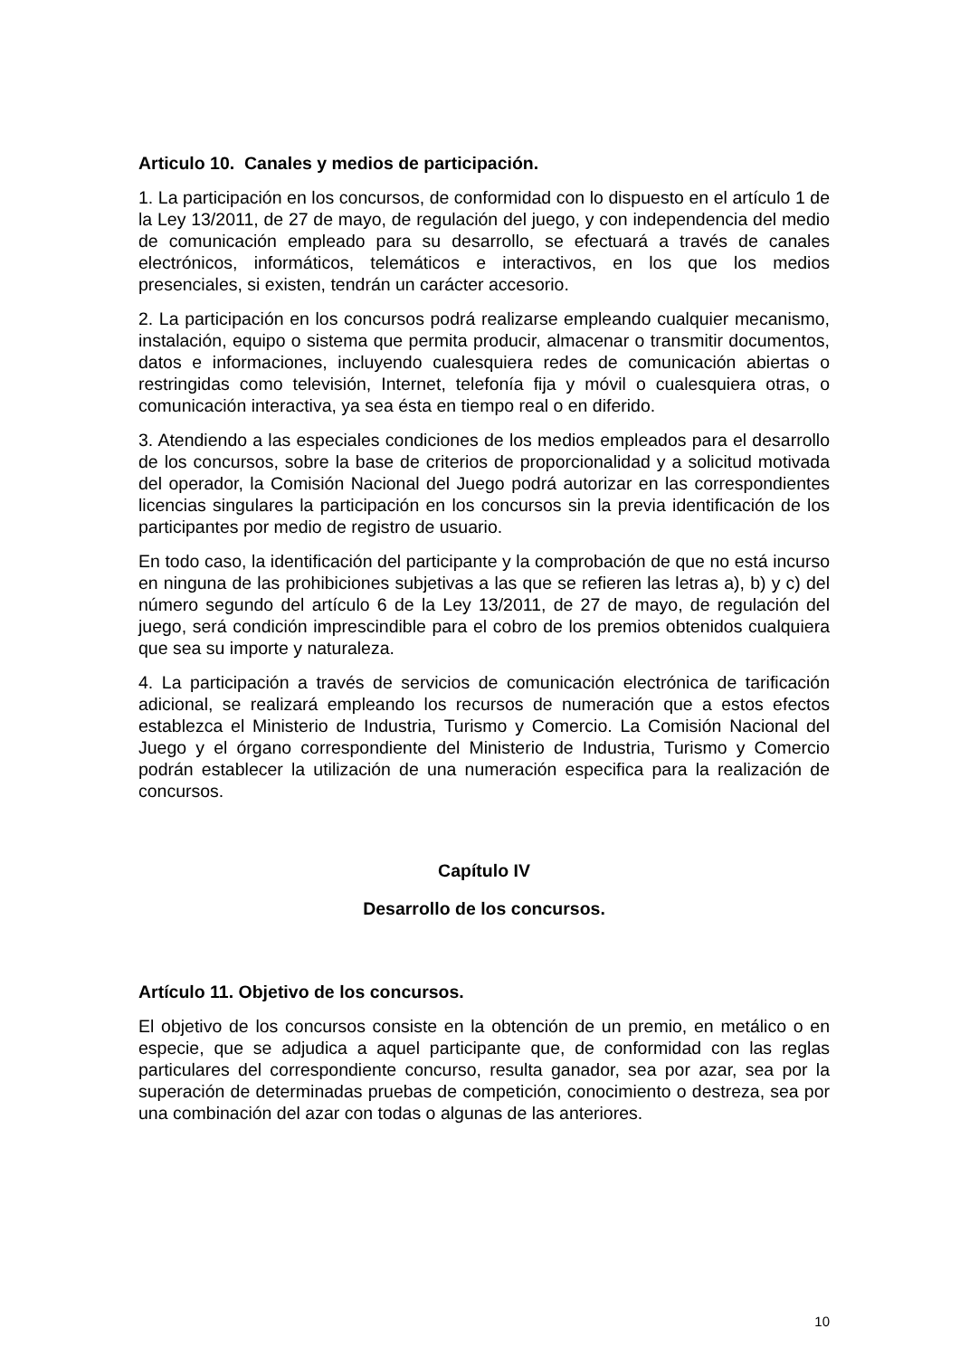Articulo 10. Canales y medios de participación.
1. La participación en los concursos, de conformidad con lo dispuesto en el artículo 1 de la Ley 13/2011, de 27 de mayo, de regulación del juego, y con independencia del medio de comunicación empleado para su desarrollo, se efectuará a través de canales electrónicos, informáticos, telemáticos e interactivos, en los que los medios presenciales, si existen, tendrán un carácter accesorio.
2. La participación en los concursos podrá realizarse empleando cualquier mecanismo, instalación, equipo o sistema que permita producir, almacenar o transmitir documentos, datos e informaciones, incluyendo cualesquiera redes de comunicación abiertas o restringidas como televisión, Internet, telefonía fija y móvil o cualesquiera otras, o comunicación interactiva, ya sea ésta en tiempo real o en diferido.
3. Atendiendo a las especiales condiciones de los medios empleados para el desarrollo de los concursos, sobre la base de criterios de proporcionalidad y a solicitud motivada del operador, la Comisión Nacional del Juego podrá autorizar en las correspondientes licencias singulares la participación en los concursos sin la previa identificación de los participantes por medio de registro de usuario.
En todo caso, la identificación del participante y la comprobación de que no está incurso en ninguna de las prohibiciones subjetivas a las que se refieren las letras a), b) y c) del número segundo del artículo 6 de la Ley 13/2011, de 27 de mayo, de regulación del juego, será condición imprescindible para el cobro de los premios obtenidos cualquiera que sea su importe y naturaleza.
4. La participación a través de servicios de comunicación electrónica de tarificación adicional, se realizará empleando los recursos de numeración que a estos efectos establezca el Ministerio de Industria, Turismo y Comercio. La Comisión Nacional del Juego y el órgano correspondiente del Ministerio de Industria, Turismo y Comercio podrán establecer la utilización de una numeración especifica para la realización de concursos.
Capítulo IV
Desarrollo de los concursos.
Artículo 11. Objetivo de los concursos.
El objetivo de los concursos consiste en la obtención de un premio, en metálico o en especie, que se adjudica a aquel participante que, de conformidad con las reglas particulares del correspondiente concurso, resulta ganador, sea por azar, sea por la superación de determinadas pruebas de competición, conocimiento o destreza, sea por una combinación del azar con todas o algunas de las anteriores.
10